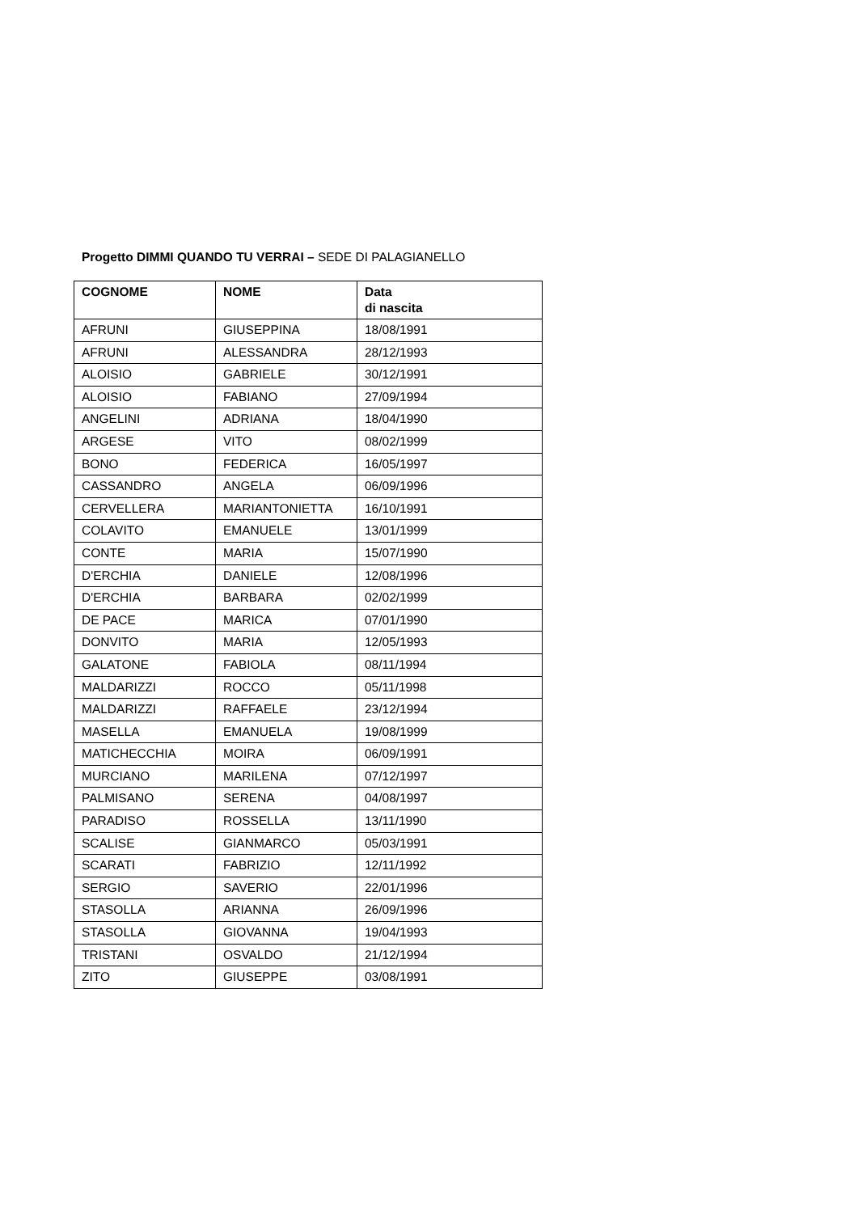Progetto DIMMI QUANDO TU VERRAI – SEDE DI PALAGIANELLO
| COGNOME | NOME | Data di nascita |
| --- | --- | --- |
| AFRUNI | GIUSEPPINA | 18/08/1991 |
| AFRUNI | ALESSANDRA | 28/12/1993 |
| ALOISIO | GABRIELE | 30/12/1991 |
| ALOISIO | FABIANO | 27/09/1994 |
| ANGELINI | ADRIANA | 18/04/1990 |
| ARGESE | VITO | 08/02/1999 |
| BONO | FEDERICA | 16/05/1997 |
| CASSANDRO | ANGELA | 06/09/1996 |
| CERVELLERA | MARIANTONIETTA | 16/10/1991 |
| COLAVITO | EMANUELE | 13/01/1999 |
| CONTE | MARIA | 15/07/1990 |
| D'ERCHIA | DANIELE | 12/08/1996 |
| D'ERCHIA | BARBARA | 02/02/1999 |
| DE PACE | MARICA | 07/01/1990 |
| DONVITO | MARIA | 12/05/1993 |
| GALATONE | FABIOLA | 08/11/1994 |
| MALDARIZZI | ROCCO | 05/11/1998 |
| MALDARIZZI | RAFFAELE | 23/12/1994 |
| MASELLA | EMANUELA | 19/08/1999 |
| MATICHECCHIA | MOIRA | 06/09/1991 |
| MURCIANO | MARILENA | 07/12/1997 |
| PALMISANO | SERENA | 04/08/1997 |
| PARADISO | ROSSELLA | 13/11/1990 |
| SCALISE | GIANMARCO | 05/03/1991 |
| SCARATI | FABRIZIO | 12/11/1992 |
| SERGIO | SAVERIO | 22/01/1996 |
| STASOLLA | ARIANNA | 26/09/1996 |
| STASOLLA | GIOVANNA | 19/04/1993 |
| TRISTANI | OSVALDO | 21/12/1994 |
| ZITO | GIUSEPPE | 03/08/1991 |